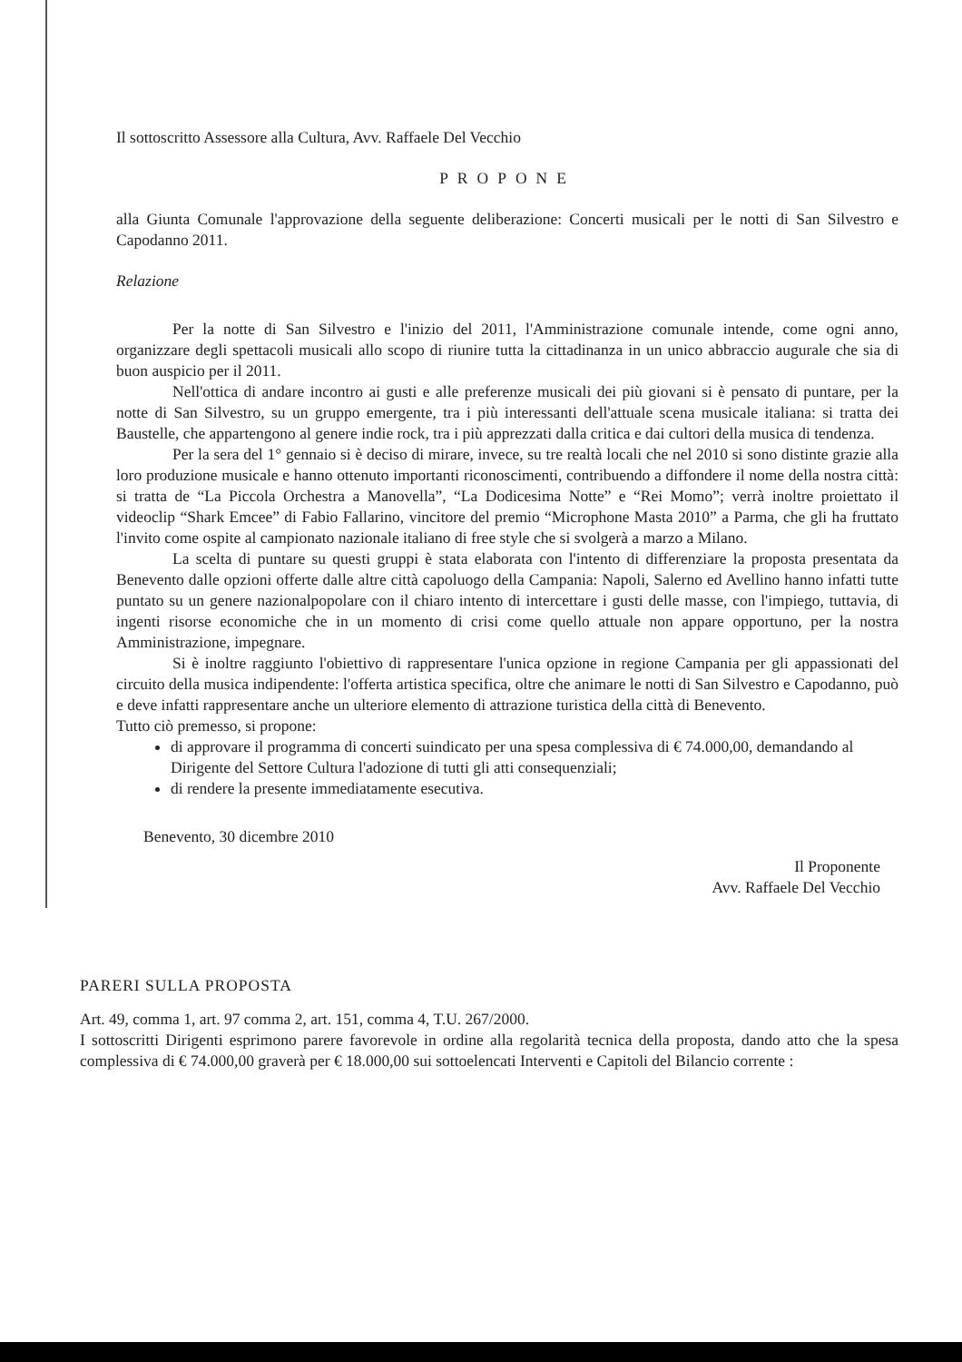Il sottoscritto Assessore alla Cultura, Avv. Raffaele Del Vecchio
PROPONE
alla Giunta Comunale l'approvazione della seguente deliberazione: Concerti musicali per le notti di San Silvestro e Capodanno 2011.
Relazione
Per la notte di San Silvestro e l'inizio del 2011, l'Amministrazione comunale intende, come ogni anno, organizzare degli spettacoli musicali allo scopo di riunire tutta la cittadinanza in un unico abbraccio augurale che sia di buon auspicio per il 2011.
Nell'ottica di andare incontro ai gusti e alle preferenze musicali dei più giovani si è pensato di puntare, per la notte di San Silvestro, su un gruppo emergente, tra i più interessanti dell'attuale scena musicale italiana: si tratta dei Baustelle, che appartengono al genere indie rock, tra i più apprezzati dalla critica e dai cultori della musica di tendenza.
Per la sera del 1° gennaio si è deciso di mirare, invece, su tre realtà locali che nel 2010 si sono distinte grazie alla loro produzione musicale e hanno ottenuto importanti riconoscimenti, contribuendo a diffondere il nome della nostra città: si tratta de “La Piccola Orchestra a Manovella”, “La Dodicesima Notte” e “Rei Momo”; verrà inoltre proiettato il videoclip “Shark Emcee” di Fabio Fallarino, vincitore del premio “Microphone Masta 2010” a Parma, che gli ha fruttato l'invito come ospite al campionato nazionale italiano di free style che si svolgerà a marzo a Milano.
La scelta di puntare su questi gruppi è stata elaborata con l'intento di differenziare la proposta presentata da Benevento dalle opzioni offerte dalle altre città capoluogo della Campania: Napoli, Salerno ed Avellino hanno infatti tutte puntato su un genere nazionalpopolare con il chiaro intento di intercettare i gusti delle masse, con l'impiego, tuttavia, di ingenti risorse economiche che in un momento di crisi come quello attuale non appare opportuno, per la nostra Amministrazione, impegnare.
Si è inoltre raggiunto l'obiettivo di rappresentare l'unica opzione in regione Campania per gli appassionati del circuito della musica indipendente: l'offerta artistica specifica, oltre che animare le notti di San Silvestro e Capodanno, può e deve infatti rappresentare anche un ulteriore elemento di attrazione turistica della città di Benevento.
Tutto ciò premesso, si propone:
di approvare il programma di concerti suindicato per una spesa complessiva di € 74.000,00, demandando al Dirigente del Settore Cultura l'adozione di tutti gli atti consequenziali;
di rendere la presente immediatamente esecutiva.
Benevento, 30 dicembre 2010
Il Proponente
Avv. Raffaele Del Vecchio
PARERI SULLA PROPOSTA
Art. 49, comma 1, art. 97 comma 2, art. 151, comma 4, T.U. 267/2000.
I sottoscritti Dirigenti esprimono parere favorevole in ordine alla regolarità tecnica della proposta, dando atto che la spesa complessiva di € 74.000,00 graverà per € 18.000,00 sui sottoelencati Interventi e Capitoli del Bilancio corrente :